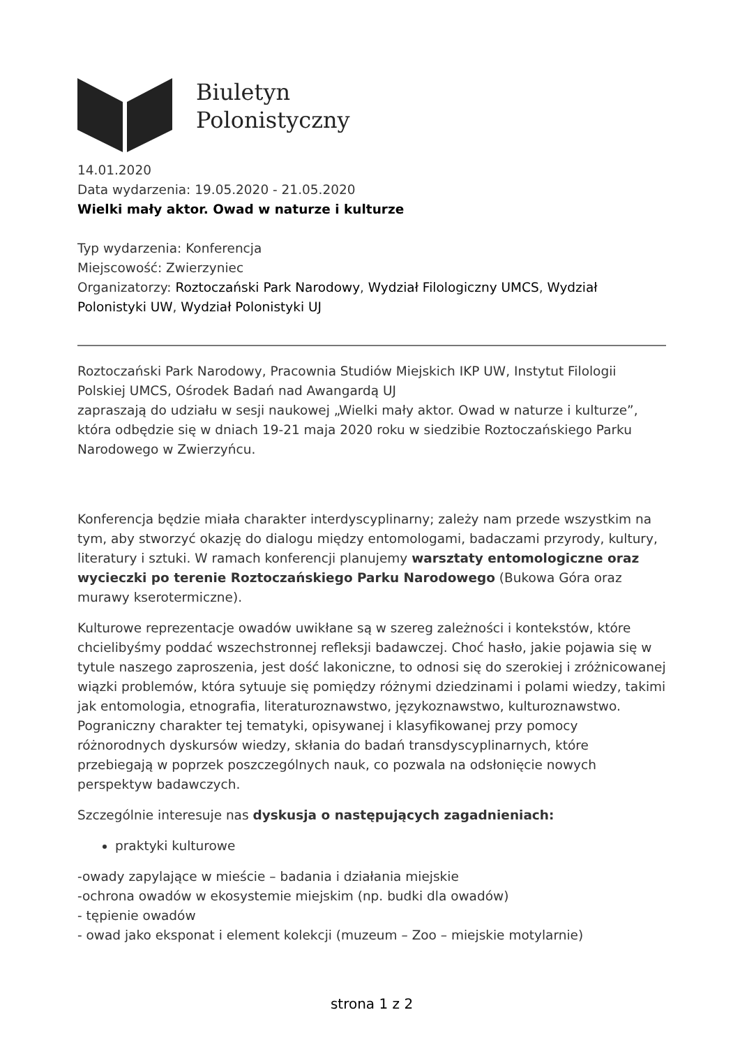Biuletyn
Polonistyczny
14.01.2020
Data wydarzenia: 19.05.2020 - 21.05.2020
Wielki mały aktor. Owad w naturze i kulturze
Typ wydarzenia: Konferencja
Miejscowość: Zwierzyniec
Organizatorzy: Roztoczański Park Narodowy, Wydział Filologiczny UMCS, Wydział Polonistyki UW, Wydział Polonistyki UJ
Roztoczański Park Narodowy, Pracownia Studiów Miejskich IKP UW, Instytut Filologii Polskiej UMCS, Ośrodek Badań nad Awangardą UJ
zapraszają do udziału w sesji naukowej „Wielki mały aktor. Owad w naturze i kulturze”, która odbędzie się w dniach 19-21 maja 2020 roku w siedzibie Roztoczańskiego Parku Narodowego w Zwierzyńcu.
Konferencja będzie miała charakter interdyscyplinarny; zależy nam przede wszystkim na tym, aby stworzyć okazję do dialogu między entomologami, badaczami przyrody, kultury, literatury i sztuki. W ramach konferencji planujemy warsztaty entomologiczne oraz wycieczki po terenie Roztoczańskiego Parku Narodowego (Bukowa Góra oraz murawy kserotermiczne).
Kulturowe reprezentacje owadów uwikłane są w szereg zależności i kontekstów, które chcielibyśmy poddać wszechstronnej refleksji badawczej. Choć hasło, jakie pojawia się w tytule naszego zaproszenia, jest dość lakoniczne, to odnosi się do szerokiej i zróżnicowanej wiązki problemów, która sytuuje się pomiędzy różnymi dziedzinami i polami wiedzy, takimi jak entomologia, etnografia, literaturoznawstwo, językoznawstwo, kulturoznawstwo. Pograniczny charakter tej tematyki, opisywanej i klasyfikowanej przy pomocy różnorodnych dyskursów wiedzy, skłania do badań transdyscyplinarnych, które przebiegają w poprzek poszczególnych nauk, co pozwala na odsłonięcie nowych perspektyw badawczych.
Szczególnie interesuje nas dyskusja o następujących zagadnieniach:
praktyki kulturowe
-owady zapylające w mieście – badania i działania miejskie
-ochrona owadów w ekosystemie miejskim (np. budki dla owadów)
- tępienie owadów
- owad jako eksponat i element kolekcji (muzeum – Zoo – miejskie motylarnie)
strona 1 z 2